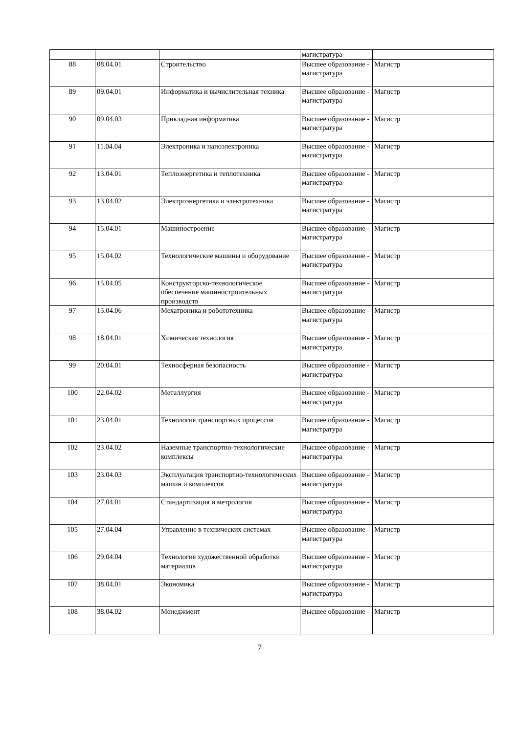| | | | магистратура | |
| 88 | 08.04.01 | Строительство | Высшее образование - магистратура | Магистр |
| 89 | 09.04.01 | Информатика и вычислительная техника | Высшее образование - магистратура | Магистр |
| 90 | 09.04.03 | Прикладная информатика | Высшее образование - магистратура | Магистр |
| 91 | 11.04.04 | Электроника и наноэлектроника | Высшее образование - магистратура | Магистр |
| 92 | 13.04.01 | Теплоэнергетика и теплотехника | Высшее образование - магистратура | Магистр |
| 93 | 13.04.02 | Электроэнергетика и электротехника | Высшее образование - магистратура | Магистр |
| 94 | 15.04.01 | Машиностроение | Высшее образование - магистратура | Магистр |
| 95 | 15.04.02 | Технологические машины и оборудование | Высшее образование - магистратура | Магистр |
| 96 | 15.04.05 | Конструкторско-технологическое обеспечение машиностроительных производств | Высшее образование - магистратура | Магистр |
| 97 | 15.04.06 | Мехатроника и робототехника | Высшее образование - магистратура | Магистр |
| 98 | 18.04.01 | Химическая технология | Высшее образование - магистратура | Магистр |
| 99 | 20.04.01 | Техносферная безопасность | Высшее образование - магистратура | Магистр |
| 100 | 22.04.02 | Металлургия | Высшее образование - магистратура | Магистр |
| 101 | 23.04.01 | Технология транспортных процессов | Высшее образование - магистратура | Магистр |
| 102 | 23.04.02 | Наземные транспортно-технологические комплексы | Высшее образование - магистратура | Магистр |
| 103 | 23.04.03 | Эксплуатация транспортно-технологических машин и комплексов | Высшее образование - магистратура | Магистр |
| 104 | 27.04.01 | Стандартизация и метрология | Высшее образование - магистратура | Магистр |
| 105 | 27.04.04 | Управление в технических системах | Высшее образование - магистратура | Магистр |
| 106 | 29.04.04 | Технология художественной обработки материалов | Высшее образование - магистратура | Магистр |
| 107 | 38.04.01 | Экономика | Высшее образование - магистратура | Магистр |
| 108 | 38.04.02 | Менеджмент | Высшее образование - | Магистр |
7